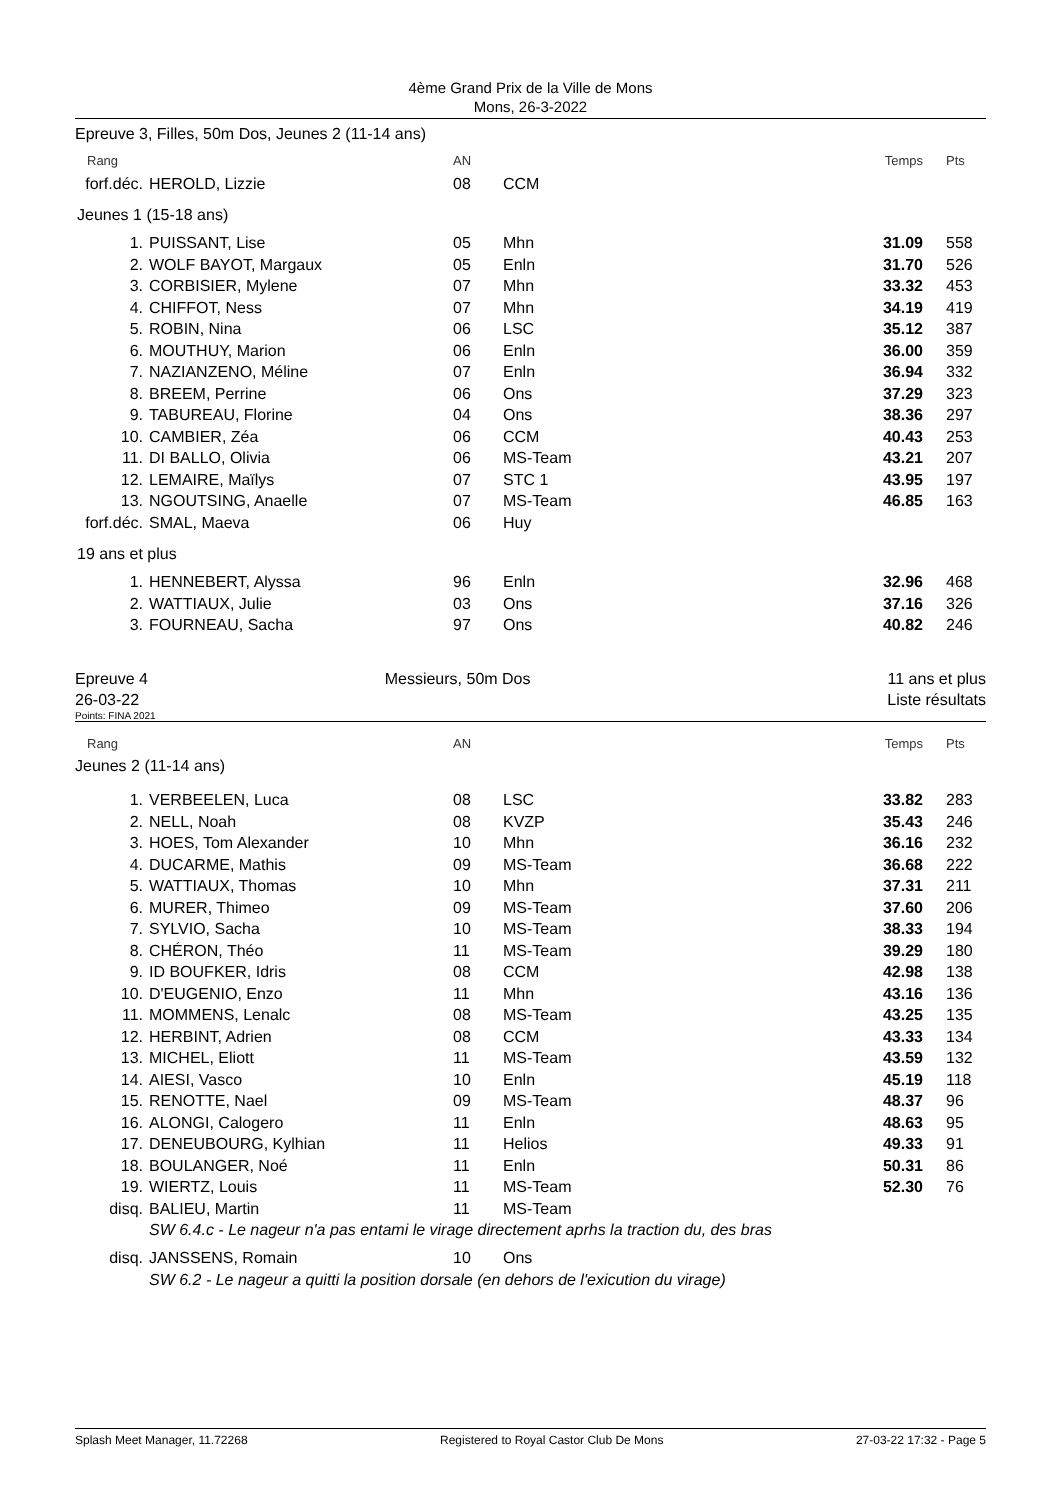4ème Grand Prix de la Ville de Mons
Mons, 26-3-2022
Epreuve 3, Filles, 50m Dos, Jeunes 2 (11-14 ans)
| Rang | | AN | | Temps | Pts |
| forf.déc. | HEROLD, Lizzie | 08 | CCM | | |
| Jeunes 1 (15-18 ans) | | | | | |
| 1. | PUISSANT, Lise | 05 | Mhn | 31.09 | 558 |
| 2. | WOLF BAYOT, Margaux | 05 | Enln | 31.70 | 526 |
| 3. | CORBISIER, Mylene | 07 | Mhn | 33.32 | 453 |
| 4. | CHIFFOT, Ness | 07 | Mhn | 34.19 | 419 |
| 5. | ROBIN, Nina | 06 | LSC | 35.12 | 387 |
| 6. | MOUTHUY, Marion | 06 | Enln | 36.00 | 359 |
| 7. | NAZIANZENO, Méline | 07 | Enln | 36.94 | 332 |
| 8. | BREEM, Perrine | 06 | Ons | 37.29 | 323 |
| 9. | TABUREAU, Florine | 04 | Ons | 38.36 | 297 |
| 10. | CAMBIER, Zéa | 06 | CCM | 40.43 | 253 |
| 11. | DI BALLO, Olivia | 06 | MS-Team | 43.21 | 207 |
| 12. | LEMAIRE, Maïlys | 07 | STC 1 | 43.95 | 197 |
| 13. | NGOUTSING, Anaelle | 07 | MS-Team | 46.85 | 163 |
| forf.déc. | SMAL, Maeva | 06 | Huy | | |
| 19 ans et plus | | | | | |
| 1. | HENNEBERT, Alyssa | 96 | Enln | 32.96 | 468 |
| 2. | WATTIAUX, Julie | 03 | Ons | 37.16 | 326 |
| 3. | FOURNEAU, Sacha | 97 | Ons | 40.82 | 246 |
Epreuve 4
26-03-22
Messieurs, 50m Dos 11 ans et plus
Liste résultats
Points: FINA 2021
| Rang | | AN | | Temps | Pts |
| Jeunes 2 (11-14 ans) | | | | | |
| 1. | VERBEELEN, Luca | 08 | LSC | 33.82 | 283 |
| 2. | NELL, Noah | 08 | KVZP | 35.43 | 246 |
| 3. | HOES, Tom Alexander | 10 | Mhn | 36.16 | 232 |
| 4. | DUCARME, Mathis | 09 | MS-Team | 36.68 | 222 |
| 5. | WATTIAUX, Thomas | 10 | Mhn | 37.31 | 211 |
| 6. | MURER, Thimeo | 09 | MS-Team | 37.60 | 206 |
| 7. | SYLVIO, Sacha | 10 | MS-Team | 38.33 | 194 |
| 8. | CHÉRON, Théo | 11 | MS-Team | 39.29 | 180 |
| 9. | ID BOUFKER, Idris | 08 | CCM | 42.98 | 138 |
| 10. | D'EUGENIO, Enzo | 11 | Mhn | 43.16 | 136 |
| 11. | MOMMENS, Lenalc | 08 | MS-Team | 43.25 | 135 |
| 12. | HERBINT, Adrien | 08 | CCM | 43.33 | 134 |
| 13. | MICHEL, Eliott | 11 | MS-Team | 43.59 | 132 |
| 14. | AIESI, Vasco | 10 | Enln | 45.19 | 118 |
| 15. | RENOTTE, Nael | 09 | MS-Team | 48.37 | 96 |
| 16. | ALONGI, Calogero | 11 | Enln | 48.63 | 95 |
| 17. | DENEUBOURG, Kylhian | 11 | Helios | 49.33 | 91 |
| 18. | BOULANGER, Noé | 11 | Enln | 50.31 | 86 |
| 19. | WIERTZ, Louis | 11 | MS-Team | 52.30 | 76 |
| disq. | BALIEU, Martin | 11 | MS-Team | | |
| | SW 6.4.c - Le nageur n'a pas entami le virage directement aprhs la traction du, des bras | | | | |
| disq. | JANSSENS, Romain | 10 | Ons | | |
| | SW 6.2 - Le nageur a quitti la position dorsale (en dehors de l'exicution du virage) | | | | |
Splash Meet Manager, 11.72268 Registered to Royal Castor Club De Mons 27-03-22 17:32 - Page 5